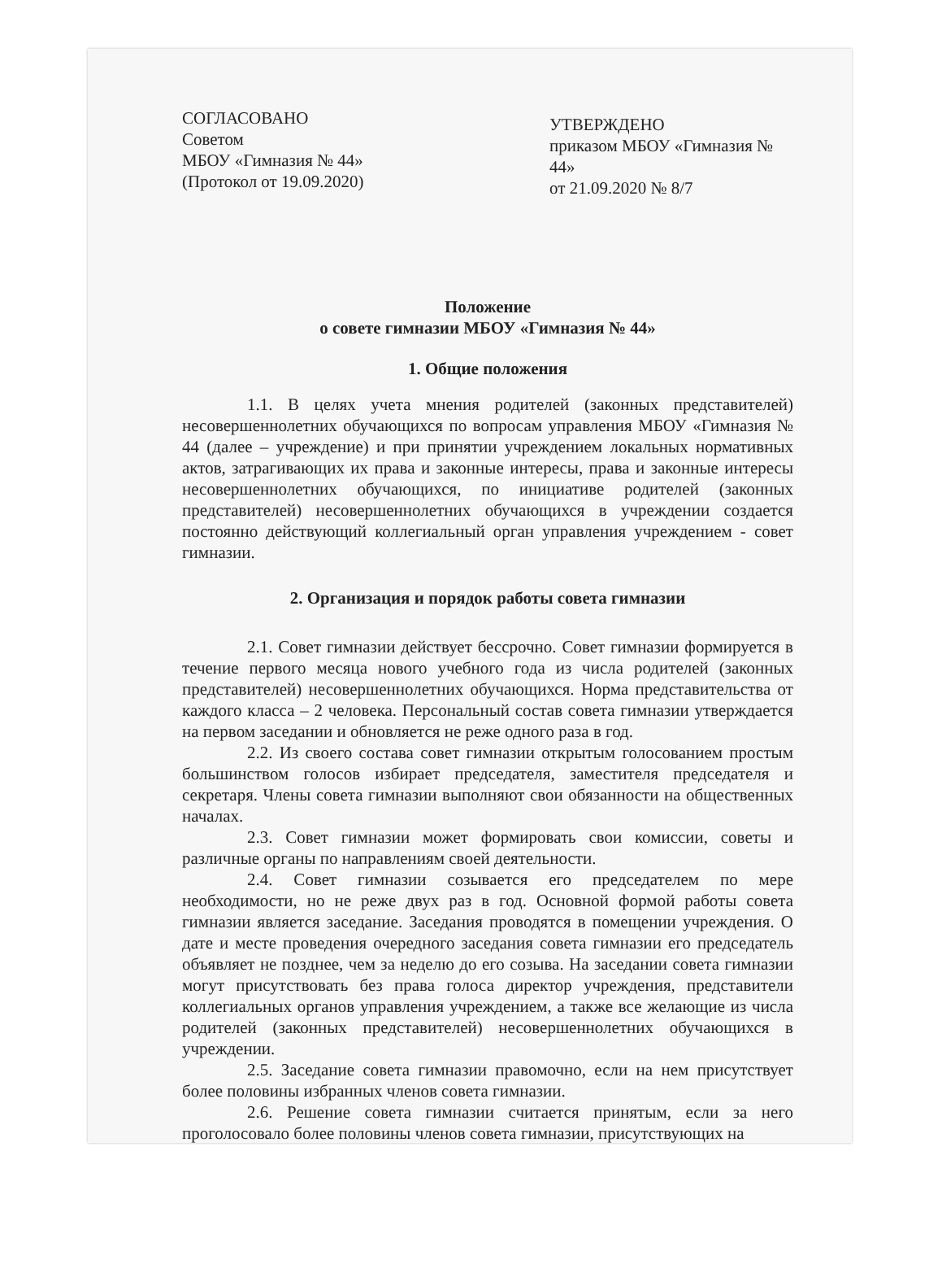СОГЛАСОВАНО
Советом
МБОУ «Гимназия № 44»
(Протокол от 19.09.2020)
УТВЕРЖДЕНО
приказом МБОУ «Гимназия № 44»
от 21.09.2020 № 8/7
Положение
о совете гимназии МБОУ «Гимназия № 44»
1. Общие положения
1.1. В целях учета мнения родителей (законных представителей) несовершеннолетних обучающихся по вопросам управления МБОУ «Гимназия № 44 (далее – учреждение) и при принятии учреждением локальных нормативных актов, затрагивающих их права и законные интересы, права и законные интересы несовершеннолетних обучающихся, по инициативе родителей (законных представителей) несовершеннолетних обучающихся в учреждении создается постоянно действующий коллегиальный орган управления учреждением - совет гимназии.
2. Организация и порядок работы совета гимназии
2.1. Совет гимназии действует бессрочно. Совет гимназии формируется в течение первого месяца нового учебного года из числа родителей (законных представителей) несовершеннолетних обучающихся. Норма представительства от каждого класса – 2 человека. Персональный состав совета гимназии утверждается на первом заседании и обновляется не реже одного раза в год.
2.2. Из своего состава совет гимназии открытым голосованием простым большинством голосов избирает председателя, заместителя председателя и секретаря. Члены совета гимназии выполняют свои обязанности на общественных началах.
2.3. Совет гимназии может формировать свои комиссии, советы и различные органы по направлениям своей деятельности.
2.4. Совет гимназии созывается его председателем по мере необходимости, но не реже двух раз в год. Основной формой работы совета гимназии является заседание. Заседания проводятся в помещении учреждения. О дате и месте проведения очередного заседания совета гимназии его председатель объявляет не позднее, чем за неделю до его созыва. На заседании совета гимназии могут присутствовать без права голоса директор учреждения, представители коллегиальных органов управления учреждением, а также все желающие из числа родителей (законных представителей) несовершеннолетних обучающихся в учреждении.
2.5. Заседание совета гимназии правомочно, если на нем присутствует более половины избранных членов совета гимназии.
2.6. Решение совета гимназии считается принятым, если за него проголосовало более половины членов совета гимназии, присутствующих на